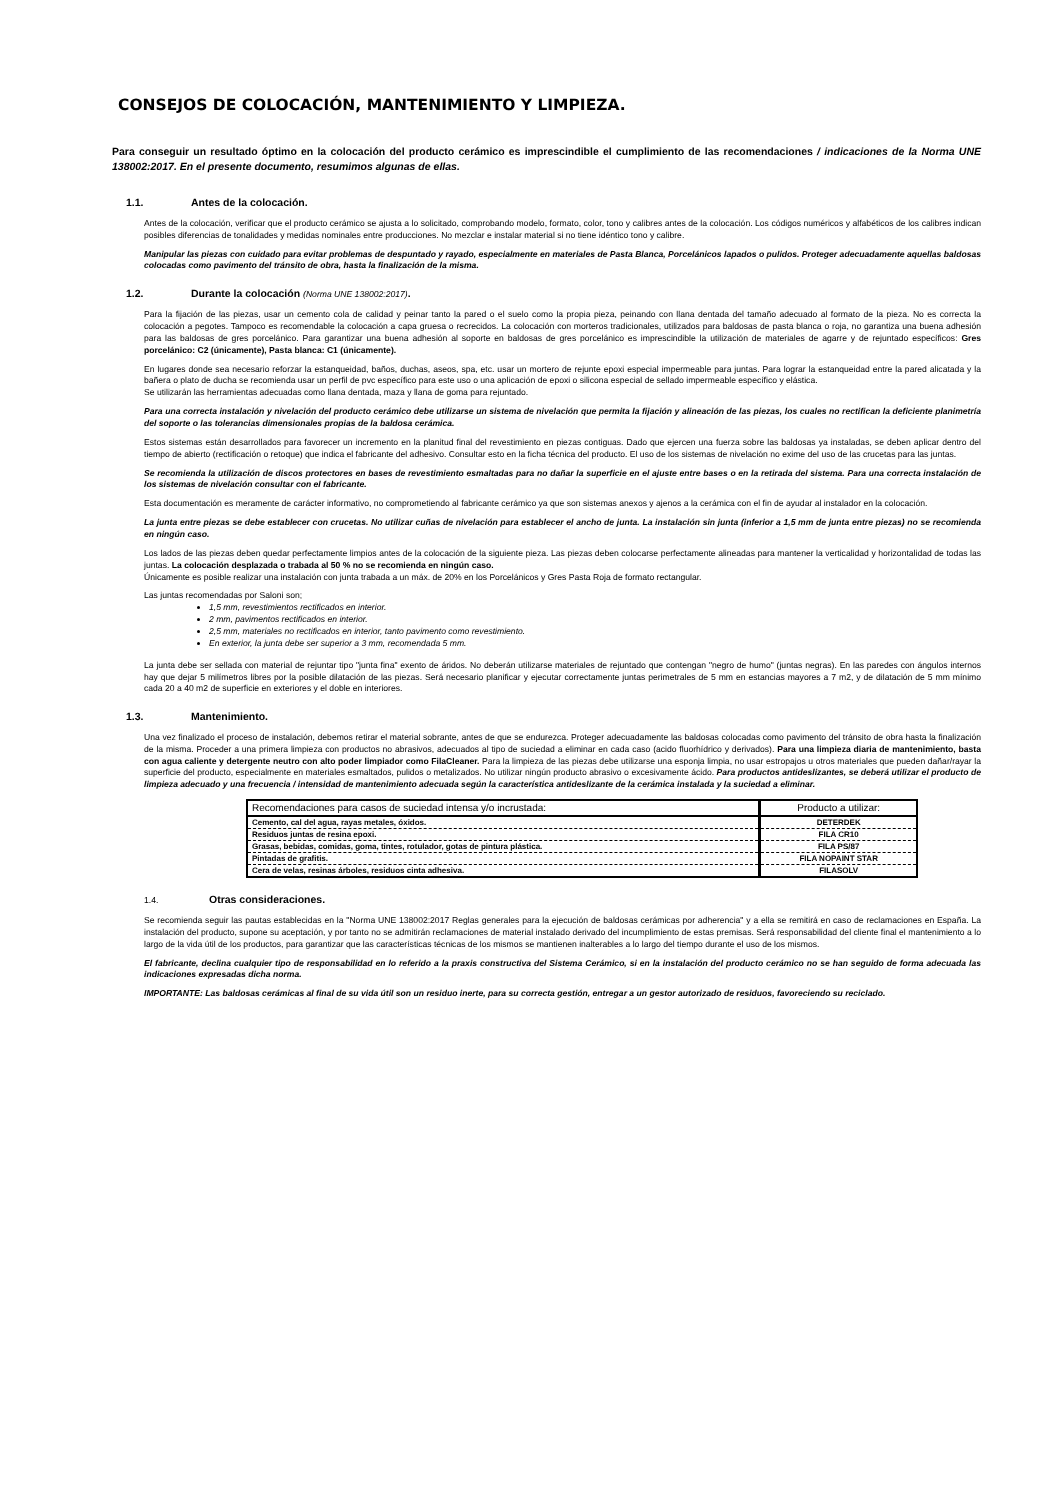CONSEJOS DE COLOCACIÓN, MANTENIMIENTO Y LIMPIEZA.
Para conseguir un resultado óptimo en la colocación del producto cerámico es imprescindible el cumplimiento de las recomendaciones / indicaciones de la Norma UNE 138002:2017. En el presente documento, resumimos algunas de ellas.
1.1. Antes de la colocación.
Antes de la colocación, verificar que el producto cerámico se ajusta a lo solicitado, comprobando modelo, formato, color, tono y calibres antes de la colocación. Los códigos numéricos y alfabéticos de los calibres indican posibles diferencias de tonalidades y medidas nominales entre producciones. No mezclar e instalar material si no tiene idéntico tono y calibre.
Manipular las piezas con cuidado para evitar problemas de despuntado y rayado, especialmente en materiales de Pasta Blanca, Porcelánicos lapados o pulidos. Proteger adecuadamente aquellas baldosas colocadas como pavimento del tránsito de obra, hasta la finalización de la misma.
1.2. Durante la colocación (Norma UNE 138002:2017).
Para la fijación de las piezas, usar un cemento cola de calidad y peinar tanto la pared o el suelo como la propia pieza, peinando con llana dentada del tamaño adecuado al formato de la pieza. No es correcta la colocación a pegotes. Tampoco es recomendable la colocación a capa gruesa o recrecidos. La colocación con morteros tradicionales, utilizados para baldosas de pasta blanca o roja, no garantiza una buena adhesión para las baldosas de gres porcelánico. Para garantizar una buena adhesión al soporte en baldosas de gres porcelánico es imprescindible la utilización de materiales de agarre y de rejuntado específicos: Gres porcelánico: C2 (únicamente), Pasta blanca: C1 (únicamente).
En lugares donde sea necesario reforzar la estanqueidad, baños, duchas, aseos, spa, etc. usar un mortero de rejunte epoxi especial impermeable para juntas. Para lograr la estanqueidad entre la pared alicatada y la bañera o plato de ducha se recomienda usar un perfil de pvc específico para este uso o una aplicación de epoxi o silicona especial de sellado impermeable específico y elástica.
Se utilizarán las herramientas adecuadas como llana dentada, maza y llana de goma para rejuntado.
Para una correcta instalación y nivelación del producto cerámico debe utilizarse un sistema de nivelación que permita la fijación y alineación de las piezas, los cuales no rectifican la deficiente planimetría del soporte o las tolerancias dimensionales propias de la baldosa cerámica.
Estos sistemas están desarrollados para favorecer un incremento en la planitud final del revestimiento en piezas contiguas. Dado que ejercen una fuerza sobre las baldosas ya instaladas, se deben aplicar dentro del tiempo de abierto (rectificación o retoque) que indica el fabricante del adhesivo. Consultar esto en la ficha técnica del producto. El uso de los sistemas de nivelación no exime del uso de las crucetas para las juntas.
Se recomienda la utilización de discos protectores en bases de revestimiento esmaltadas para no dañar la superficie en el ajuste entre bases o en la retirada del sistema. Para una correcta instalación de los sistemas de nivelación consultar con el fabricante.
Esta documentación es meramente de carácter informativo, no comprometiendo al fabricante cerámico ya que son sistemas anexos y ajenos a la cerámica con el fin de ayudar al instalador en la colocación.
La junta entre piezas se debe establecer con crucetas. No utilizar cuñas de nivelación para establecer el ancho de junta. La instalación sin junta (inferior a 1,5 mm de junta entre piezas) no se recomienda en ningún caso.
Los lados de las piezas deben quedar perfectamente limpios antes de la colocación de la siguiente pieza. Las piezas deben colocarse perfectamente alineadas para mantener la verticalidad y horizontalidad de todas las juntas. La colocación desplazada o trabada al 50 % no se recomienda en ningún caso.
Únicamente es posible realizar una instalación con junta trabada a un máx. de 20% en los Porcelánicos y Gres Pasta Roja de formato rectangular.
Las juntas recomendadas por Saloni son;
1,5 mm, revestimientos rectificados en interior.
2 mm, pavimentos rectificados en interior.
2,5 mm, materiales no rectificados en interior, tanto pavimento como revestimiento.
En exterior, la junta debe ser superior a 3 mm, recomendada 5 mm.
La junta debe ser sellada con material de rejuntar tipo "junta fina" exento de áridos. No deberán utilizarse materiales de rejuntado que contengan "negro de humo" (juntas negras). En las paredes con ángulos internos hay que dejar 5 milímetros libres por la posible dilatación de las piezas. Será necesario planificar y ejecutar correctamente juntas perimetrales de 5 mm en estancias mayores a 7 m2, y de dilatación de 5 mm mínimo cada 20 a 40 m2 de superficie en exteriores y el doble en interiores.
1.3. Mantenimiento.
Una vez finalizado el proceso de instalación, debemos retirar el material sobrante, antes de que se endurezca. Proteger adecuadamente las baldosas colocadas como pavimento del tránsito de obra hasta la finalización de la misma. Proceder a una primera limpieza con productos no abrasivos, adecuados al tipo de suciedad a eliminar en cada caso (acido fluorhídrico y derivados). Para una limpieza diaria de mantenimiento, basta con agua caliente y detergente neutro con alto poder limpiador como FilaCleaner. Para la limpieza de las piezas debe utilizarse una esponja limpia, no usar estropajos u otros materiales que pueden dañar/rayar la superficie del producto, especialmente en materiales esmaltados, pulidos o metalizados. No utilizar ningún producto abrasivo o excesivamente ácido. Para productos antideslizantes, se deberá utilizar el producto de limpieza adecuado y una frecuencia / intensidad de mantenimiento adecuada según la característica antideslizante de la cerámica instalada y la suciedad a eliminar.
| Recomendaciones para casos de suciedad intensa y/o incrustada: | Producto a utilizar: |
| --- | --- |
| Cemento, cal del agua, rayas metales, óxidos. | DETERDEK |
| Residuos juntas de resina epoxi. | FILA CR10 |
| Grasas, bebidas, comidas, goma, tintes, rotulador, gotas de pintura plástica. | FILA PS/87 |
| Pintadas de grafitis. | FILA NOPAINT STAR |
| Cera de velas, resinas árboles, residuos cinta adhesiva. | FILASOLV |
1.4. Otras consideraciones.
Se recomienda seguir las pautas establecidas en la "Norma UNE 138002:2017 Reglas generales para la ejecución de baldosas cerámicas por adherencia" y a ella se remitirá en caso de reclamaciones en España. La instalación del producto, supone su aceptación, y por tanto no se admitirán reclamaciones de material instalado derivado del incumplimiento de estas premisas. Será responsabilidad del cliente final el mantenimiento a lo largo de la vida útil de los productos, para garantizar que las características técnicas de los mismos se mantienen inalterables a lo largo del tiempo durante el uso de los mismos.
El fabricante, declina cualquier tipo de responsabilidad en lo referido a la praxis constructiva del Sistema Cerámico, si en la instalación del producto cerámico no se han seguido de forma adecuada las indicaciones expresadas dicha norma.
IMPORTANTE: Las baldosas cerámicas al final de su vida útil son un residuo inerte, para su correcta gestión, entregar a un gestor autorizado de residuos, favoreciendo su reciclado.